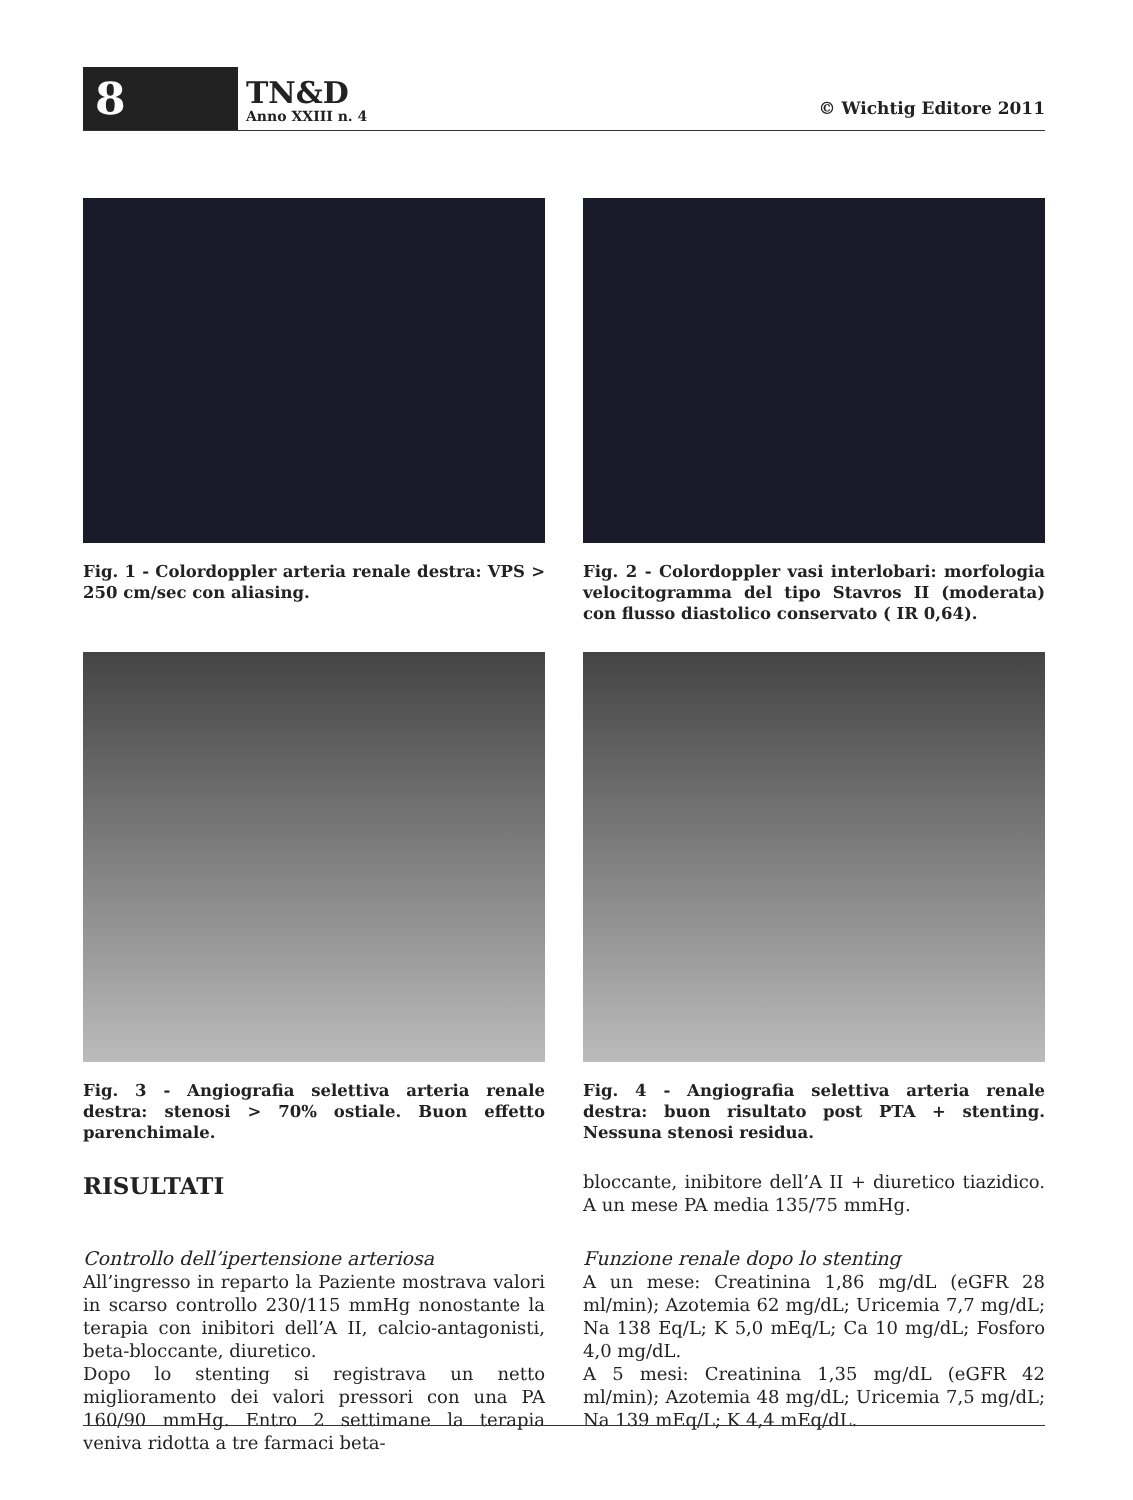8
TN&D
Anno XXIII n. 4
© Wichtig Editore 2011
Fig. 1 - Colordoppler arteria renale destra: VPS > 250 cm/sec con aliasing.
Fig. 2 - Colordoppler vasi interlobari: morfologia velocitogramma del tipo Stavros II (moderata) con flusso diastolico conservato ( IR 0,64).
Fig. 3 - Angiografia selettiva arteria renale destra: stenosi > 70% ostiale. Buon effetto parenchimale.
Fig. 4 - Angiografia selettiva arteria renale destra: buon risultato post PTA + stenting. Nessuna stenosi residua.
RISULTATI
Controllo dell’ipertensione arteriosa
All’ingresso in reparto la Paziente mostrava valori in scarso controllo 230/115 mmHg nonostante la terapia con inibitori dell’A II, calcio-antagonisti, beta-bloccante, diuretico.
Dopo lo stenting si registrava un netto miglioramento dei valori pressori con una PA 160/90 mmHg. Entro 2 settimane la terapia veniva ridotta a tre farmaci beta-
bloccante, inibitore dell’A II + diuretico tiazidico. A un mese PA media 135/75 mmHg.
Funzione renale dopo lo stenting
A un mese: Creatinina 1,86 mg/dL (eGFR 28 ml/min); Azotemia 62 mg/dL; Uricemia 7,7 mg/dL; Na 138 Eq/L; K 5,0 mEq/L; Ca 10 mg/dL; Fosforo 4,0 mg/dL.
A 5 mesi: Creatinina 1,35 mg/dL (eGFR 42 ml/min); Azotemia 48 mg/dL; Uricemia 7,5 mg/dL; Na 139 mEq/L; K 4,4 mEq/dL.